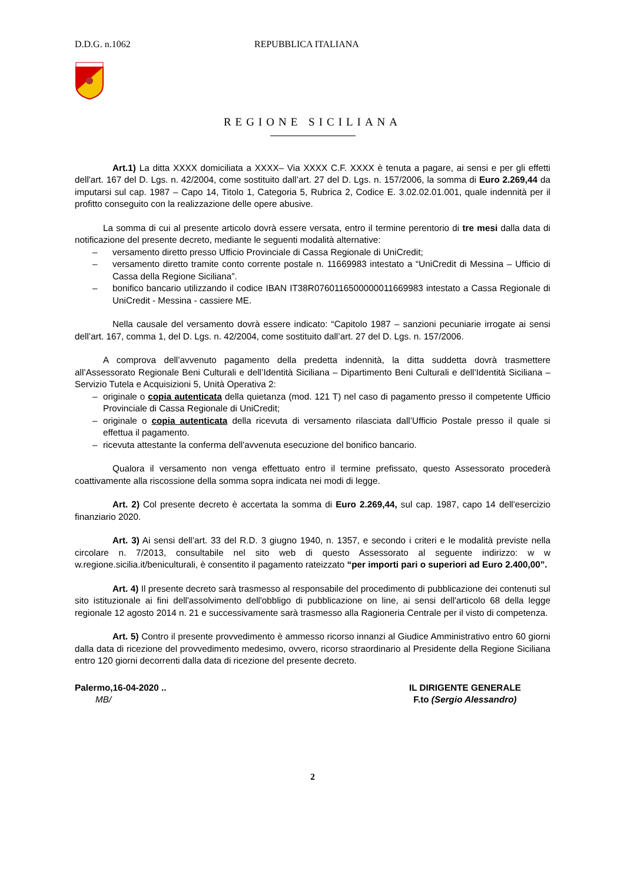D.D.G. n.1062 REPUBBLICA ITALIANA
REGIONE SICILIANA
Art.1) La ditta XXXX domiciliata a XXXX– Via XXXX C.F. XXXX è tenuta a pagare, ai sensi e per gli effetti dell'art. 167 del D. Lgs. n. 42/2004, come sostituito dall’art. 27 del D. Lgs. n. 157/2006, la somma di Euro 2.269,44 da imputarsi sul cap. 1987 – Capo 14, Titolo 1, Categoria 5, Rubrica 2, Codice E. 3.02.02.01.001, quale indennità per il profitto conseguito con la realizzazione delle opere abusive.
La somma di cui al presente articolo dovrà essere versata, entro il termine perentorio di tre mesi dalla data di notificazione del presente decreto, mediante le seguenti modalità alternative:
– versamento diretto presso Ufficio Provinciale di Cassa Regionale di UniCredit;
– versamento diretto tramite conto corrente postale n. 11669983 intestato a “UniCredit di Messina – Ufficio di Cassa della Regione Siciliana”.
– bonifico bancario utilizzando il codice IBAN IT38R0760116500000011669983 intestato a Cassa Regionale di UniCredit - Messina - cassiere ME.
Nella causale del versamento dovrà essere indicato: “Capitolo 1987 – sanzioni pecuniarie irrogate ai sensi dell’art. 167, comma 1, del D. Lgs. n. 42/2004, come sostituito dall’art. 27 del D. Lgs. n. 157/2006.
A comprova dell’avvenuto pagamento della predetta indennità, la ditta suddetta dovrà trasmettere all’Assessorato Regionale Beni Culturali e dell’Identità Siciliana – Dipartimento Beni Culturali e dell’Identità Siciliana – Servizio Tutela e Acquisizioni 5, Unità Operativa 2:
– originale o copia autenticata della quietanza (mod. 121 T) nel caso di pagamento presso il competente Ufficio Provinciale di Cassa Regionale di UniCredit;
– originale o copia autenticata della ricevuta di versamento rilasciata dall’Ufficio Postale presso il quale si effettua il pagamento.
– ricevuta attestante la conferma dell'avvenuta esecuzione del bonifico bancario.
Qualora il versamento non venga effettuato entro il termine prefissato, questo Assessorato procederà coattivamente alla riscossione della somma sopra indicata nei modi di legge.
Art. 2) Col presente decreto è accertata la somma di Euro 2.269,44, sul cap. 1987, capo 14 dell'esercizio finanziario 2020.
Art. 3) Ai sensi dell’art. 33 del R.D. 3 giugno 1940, n. 1357, e secondo i criteri e le modalità previste nella circolare n. 7/2013, consultabile nel sito web di questo Assessorato al seguente indirizzo: w w w.regione.sicilia.it/beniculturali, è consentito il pagamento rateizzato “per importi pari o superiori ad Euro 2.400,00”.
Art. 4) Il presente decreto sarà trasmesso al responsabile del procedimento di pubblicazione dei contenuti sul sito istituzionale ai fini dell'assolvimento dell'obbligo di pubblicazione on line, ai sensi dell'articolo 68 della legge regionale 12 agosto 2014 n. 21 e successivamente sarà trasmesso alla Ragioneria Centrale per il visto di competenza.
Art. 5) Contro il presente provvedimento è ammesso ricorso innanzi al Giudice Amministrativo entro 60 giorni dalla data di ricezione del provvedimento medesimo, ovvero, ricorso straordinario al Presidente della Regione Siciliana entro 120 giorni decorrenti dalla data di ricezione del presente decreto.
Palermo,16-04-2020 ..
MB/
IL DIRIGENTE GENERALE
F.to (Sergio Alessandro)
2